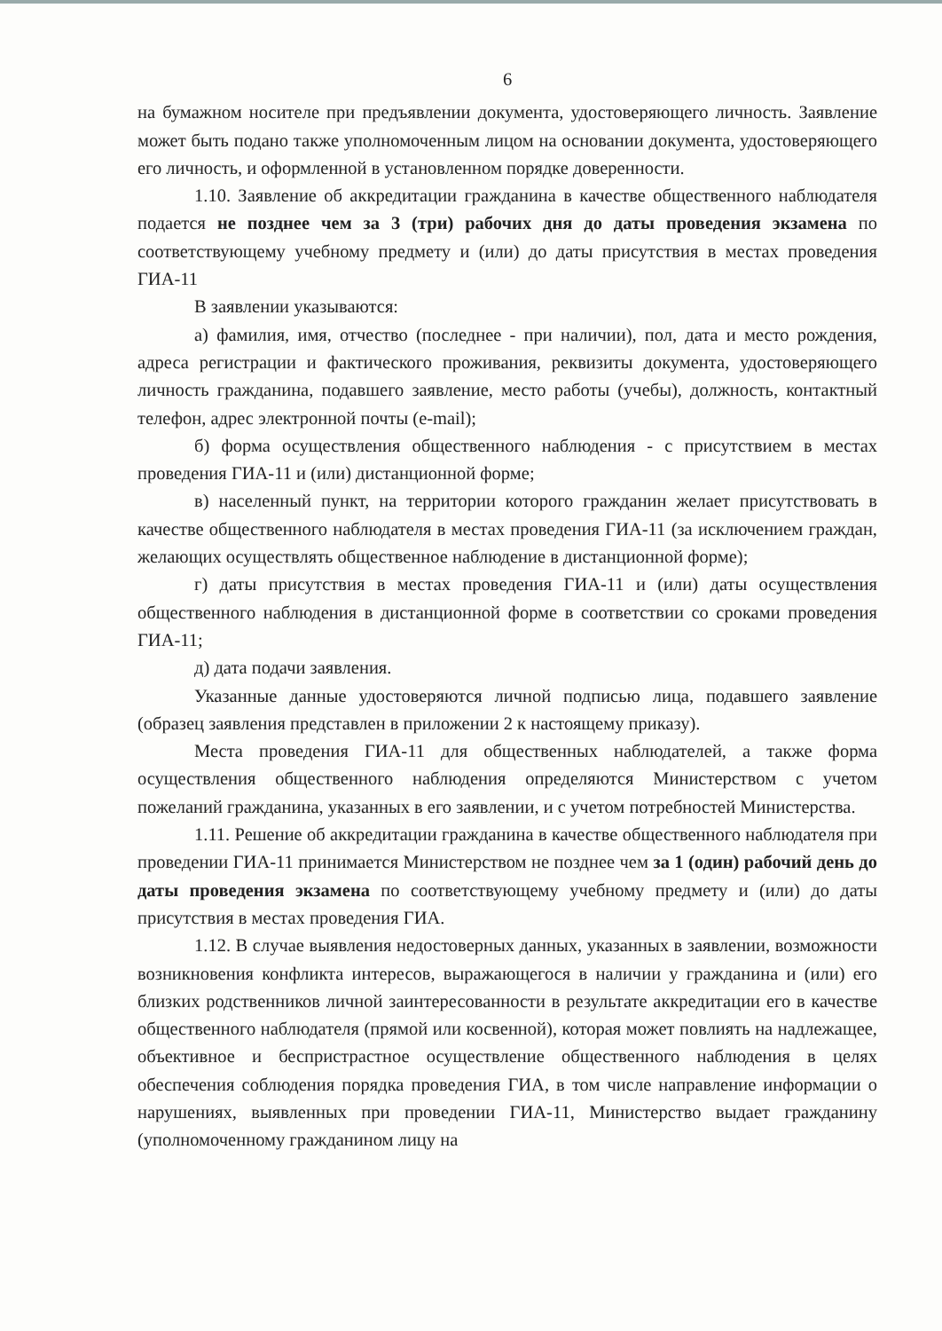6
на бумажном носителе при предъявлении документа, удостоверяющего личность. Заявление может быть подано также уполномоченным лицом на основании документа, удостоверяющего его личность, и оформленной в установленном порядке доверенности.
1.10. Заявление об аккредитации гражданина в качестве общественного наблюдателя подается не позднее чем за 3 (три) рабочих дня до даты проведения экзамена по соответствующему учебному предмету и (или) до даты присутствия в местах проведения ГИА-11
В заявлении указываются:
а) фамилия, имя, отчество (последнее - при наличии), пол, дата и место рождения, адреса регистрации и фактического проживания, реквизиты документа, удостоверяющего личность гражданина, подавшего заявление, место работы (учебы), должность, контактный телефон, адрес электронной почты (e-mail);
б) форма осуществления общественного наблюдения - с присутствием в местах проведения ГИА-11 и (или) дистанционной форме;
в) населенный пункт, на территории которого гражданин желает присутствовать в качестве общественного наблюдателя в местах проведения ГИА-11 (за исключением граждан, желающих осуществлять общественное наблюдение в дистанционной форме);
г) даты присутствия в местах проведения ГИА-11 и (или) даты осуществления общественного наблюдения в дистанционной форме в соответствии со сроками проведения ГИА-11;
д) дата подачи заявления.
Указанные данные удостоверяются личной подписью лица, подавшего заявление (образец заявления представлен в приложении 2 к настоящему приказу).
Места проведения ГИА-11 для общественных наблюдателей, а также форма осуществления общественного наблюдения определяются Министерством с учетом пожеланий гражданина, указанных в его заявлении, и с учетом потребностей Министерства.
1.11. Решение об аккредитации гражданина в качестве общественного наблюдателя при проведении ГИА-11 принимается Министерством не позднее чем за 1 (один) рабочий день до даты проведения экзамена по соответствующему учебному предмету и (или) до даты присутствия в местах проведения ГИА.
1.12. В случае выявления недостоверных данных, указанных в заявлении, возможности возникновения конфликта интересов, выражающегося в наличии у гражданина и (или) его близких родственников личной заинтересованности в результате аккредитации его в качестве общественного наблюдателя (прямой или косвенной), которая может повлиять на надлежащее, объективное и беспристрастное осуществление общественного наблюдения в целях обеспечения соблюдения порядка проведения ГИА, в том числе направление информации о нарушениях, выявленных при проведении ГИА-11, Министерство выдает гражданину (уполномоченному гражданином лицу на